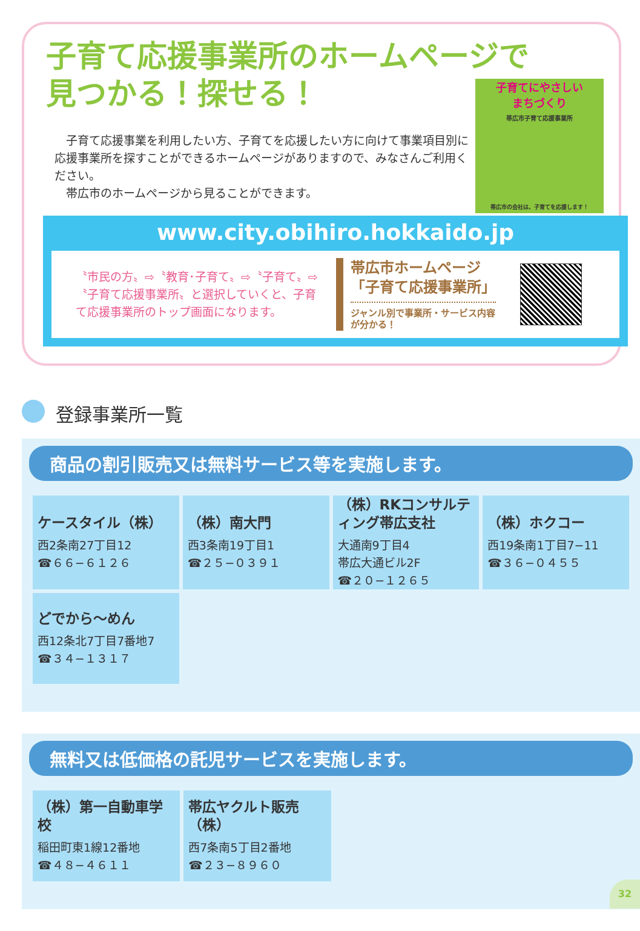子育て応援事業所のホームページで
見つかる！探せる！
　子育て応援事業を利用したい方、子育てを応援したい方に向けて事業項目別に応援事業所を探すことができるホームページがありますので、みなさんご利用ください。
　帯広市のホームページから見ることができます。
子育てにやさしい
まちづくり
帯広市子育て応援事業所
帯広市の会社は、子育てを応援します！
www.city.obihiro.hokkaido.jp
〝市民の方〟⇨〝教育･子育て〟⇨〝子育て〟⇨〝子育て応援事業所〟と選択していくと、子育て応援事業所のトップ画面になります。
帯広市ホームページ
「子育て応援事業所」
ジャンル別で事業所・サービス内容が分かる！
登録事業所一覧
商品の割引販売又は無料サービス等を実施します。
| ケースタイル（株） 西2条南27丁目12 ☎６６−６１２６ | （株）南大門 西3条南19丁目1 ☎２５−０３９１ | （株）RKコンサルティング帯広支社 大通南9丁目4 帯広大通ビル2F ☎２０−１２６５ | （株）ホクコー 西19条南1丁目7−11 ☎３６−０４５５ |
| どでから〜めん 西12条北7丁目7番地7 ☎３４−１３１７ | | | |
無料又は低価格の託児サービスを実施します。
| （株）第一自動車学校 稲田町東1線12番地 ☎４８−４６１１ | 帯広ヤクルト販売（株） 西7条南5丁目2番地 ☎２３−８９６０ | | |
32